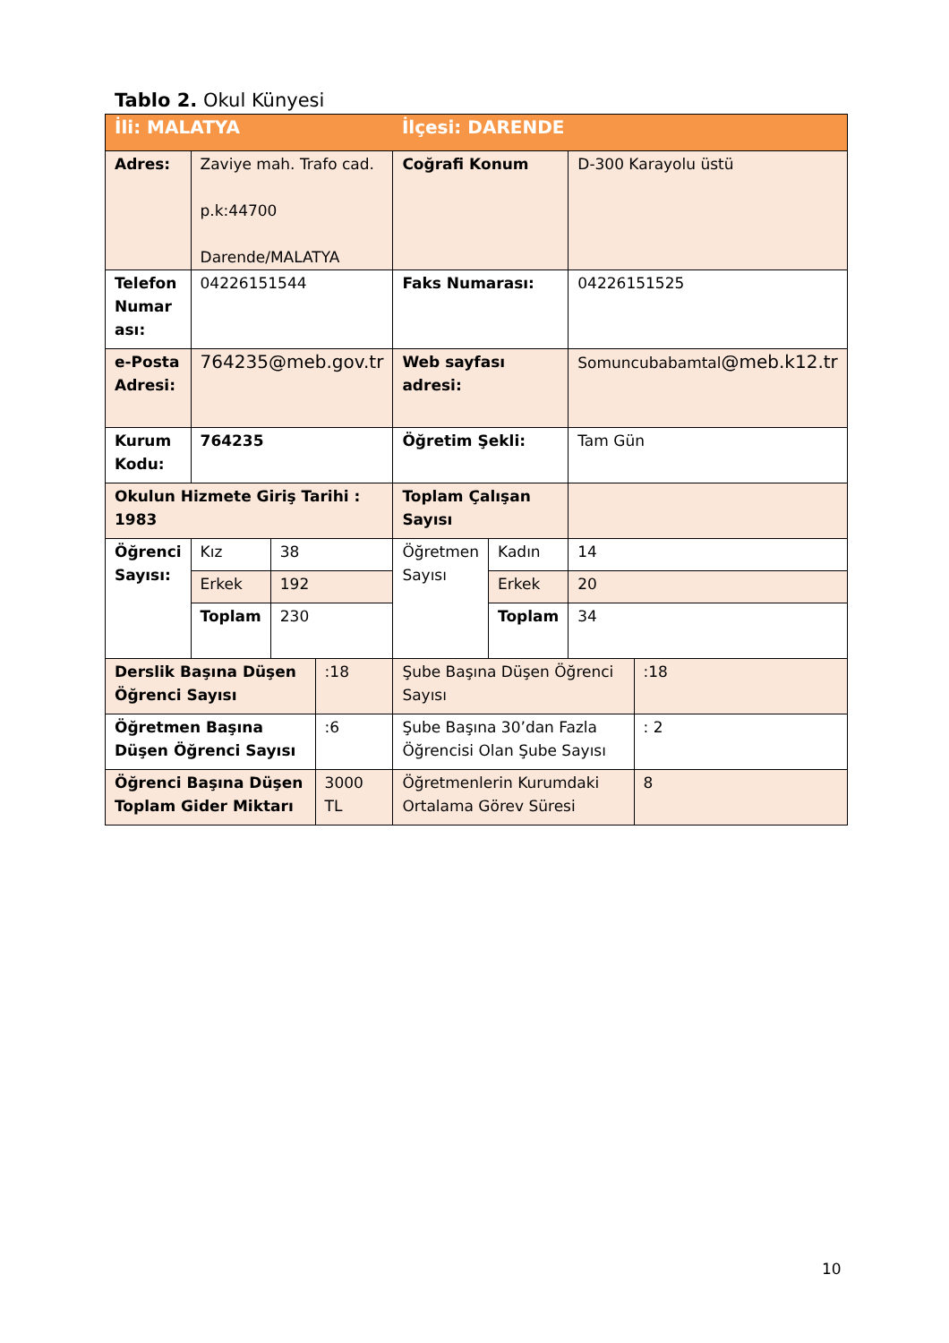Tablo 2. Okul Künyesi
| İli: MALATYA | | | | İlçesi: DARENDE | | | |
| Adres: | Zaviye mah. Trafo cad. p.k:44700 Darende/MALATYA | | | Coğrafi Konum | | D-300 Karayolu üstü | |
| Telefon Numar ası: | 04226151544 | | | Faks Numarası: | | 04226151525 | |
| e-Posta Adresi: | 764235@meb.gov.tr | | | Web sayfası adresi: | | Somuncubabamtal @meb.k12.tr | |
| Kurum Kodu: | 764235 | | | Öğretim Şekli: | | Tam Gün | |
| Okulun Hizmete Giriş Tarihi : 1983 | | | | Toplam Çalışan Sayısı | | | |
| Öğrenci Sayısı: | Kız | 38 | | Öğretmen Sayısı | Kadın | 14 | |
| | Erkek | 192 | | | Erkek | 20 | |
| | Toplam | 230 | | | Toplam | 34 | |
| Derslik Başına Düşen Öğrenci Sayısı | | | :18 | Şube Başına Düşen Öğrenci Sayısı | | | :18 |
| Öğretmen Başına Düşen Öğrenci Sayısı | | | :6 | Şube Başına 30’dan Fazla Öğrencisi Olan Şube Sayısı | | | : 2 |
| Öğrenci Başına Düşen Toplam Gider Miktarı | | | 3000 TL | Öğretmenlerin Kurumdaki Ortalama Görev Süresi | | | 8 |
10